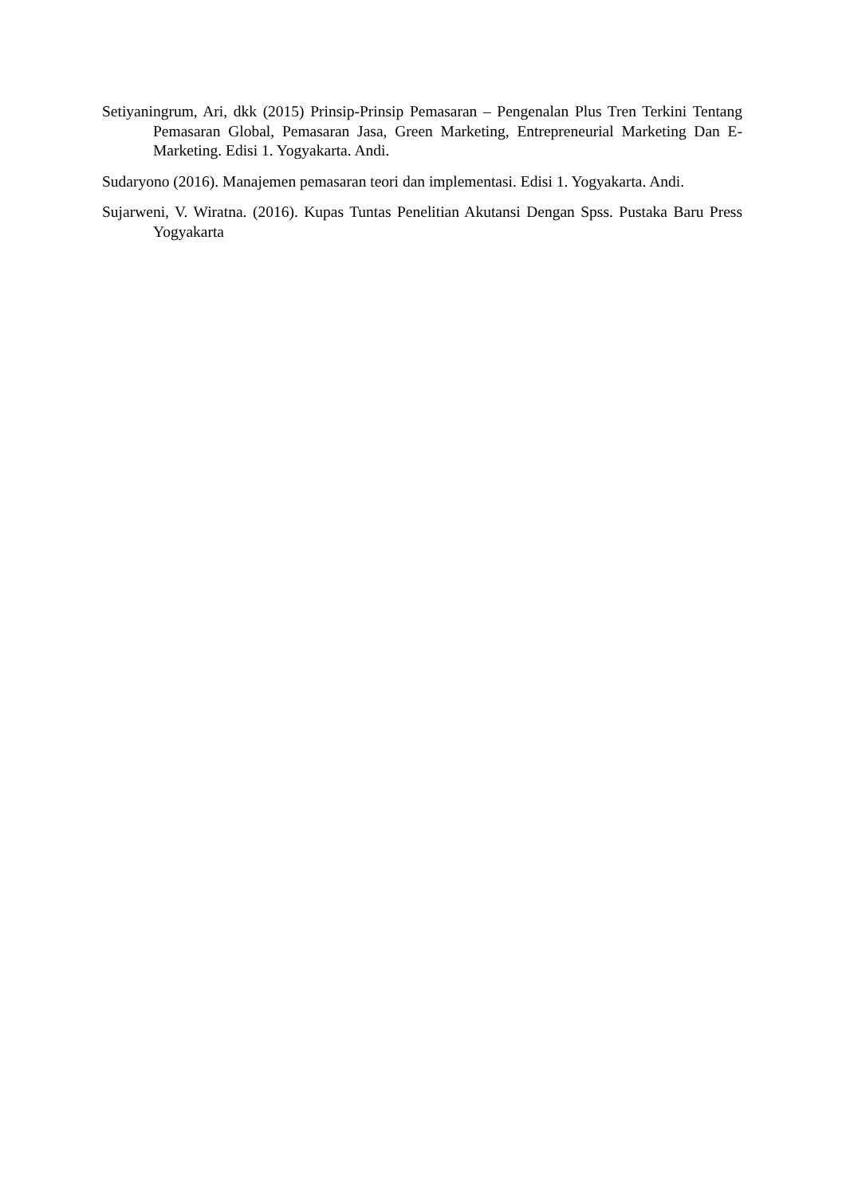Setiyaningrum, Ari, dkk (2015) Prinsip-Prinsip Pemasaran – Pengenalan Plus Tren Terkini Tentang Pemasaran Global, Pemasaran Jasa, Green Marketing, Entrepreneurial Marketing Dan E-Marketing. Edisi 1. Yogyakarta. Andi.
Sudaryono (2016). Manajemen pemasaran teori dan implementasi. Edisi 1. Yogyakarta. Andi.
Sujarweni, V. Wiratna. (2016). Kupas Tuntas Penelitian Akutansi Dengan Spss. Pustaka Baru Press Yogyakarta